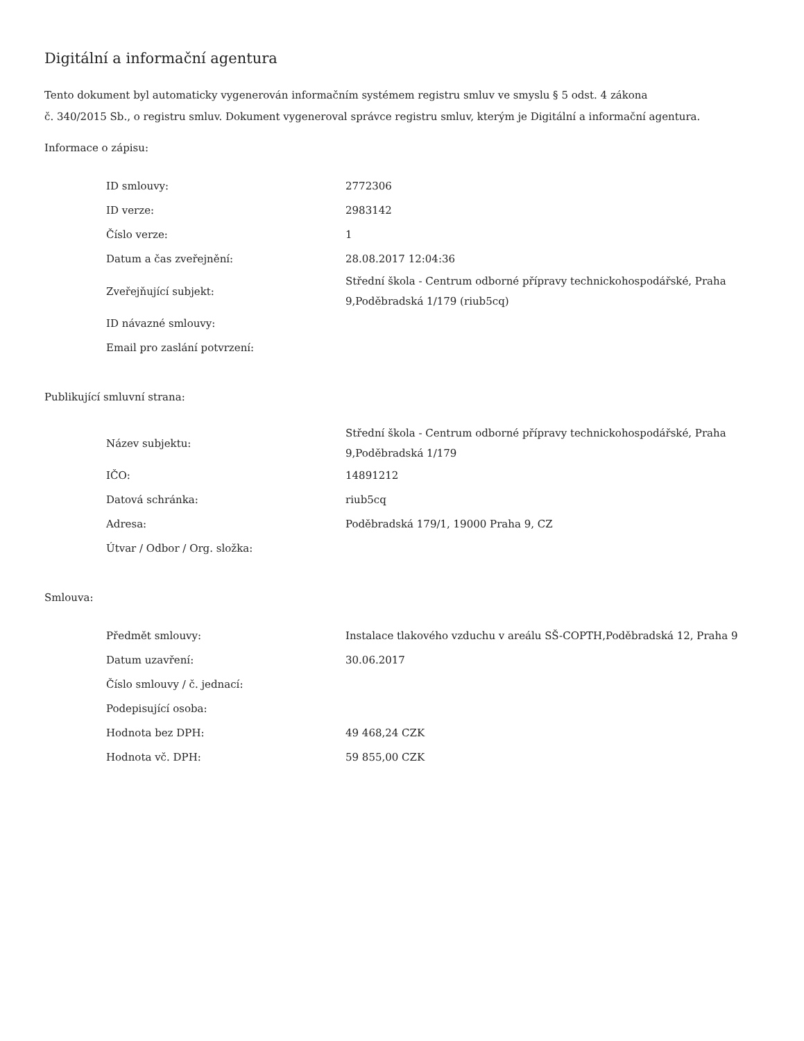Digitální a informační agentura
Tento dokument byl automaticky vygenerován informačním systémem registru smluv ve smyslu § 5 odst. 4 zákona
č. 340/2015 Sb., o registru smluv. Dokument vygeneroval správce registru smluv, kterým je Digitální a informační agentura.
Informace o zápisu:
| ID smlouvy: | 2772306 |
| ID verze: | 2983142 |
| Číslo verze: | 1 |
| Datum a čas zveřejnění: | 28.08.2017 12:04:36 |
| Zveřejňující subjekt: | Střední škola - Centrum odborné přípravy technickohospodářské, Praha 9,Poděbradská 1/179 (riub5cq) |
| ID návazné smlouvy: | |
| Email pro zaslání potvrzení: | |
Publikující smluvní strana:
| Název subjektu: | Střední škola - Centrum odborné přípravy technickohospodářské, Praha 9,Poděbradská 1/179 |
| IČO: | 14891212 |
| Datová schránka: | riub5cq |
| Adresa: | Poděbradská 179/1, 19000 Praha 9, CZ |
| Útvar / Odbor / Org. složka: | |
Smlouva:
| Předmět smlouvy: | Instalace tlakového vzduchu v areálu SŠ-COPTH,Poděbradská 12, Praha 9 |
| Datum uzavření: | 30.06.2017 |
| Číslo smlouvy / č. jednací: | |
| Podepisující osoba: | |
| Hodnota bez DPH: | 49 468,24 CZK |
| Hodnota vč. DPH: | 59 855,00 CZK |